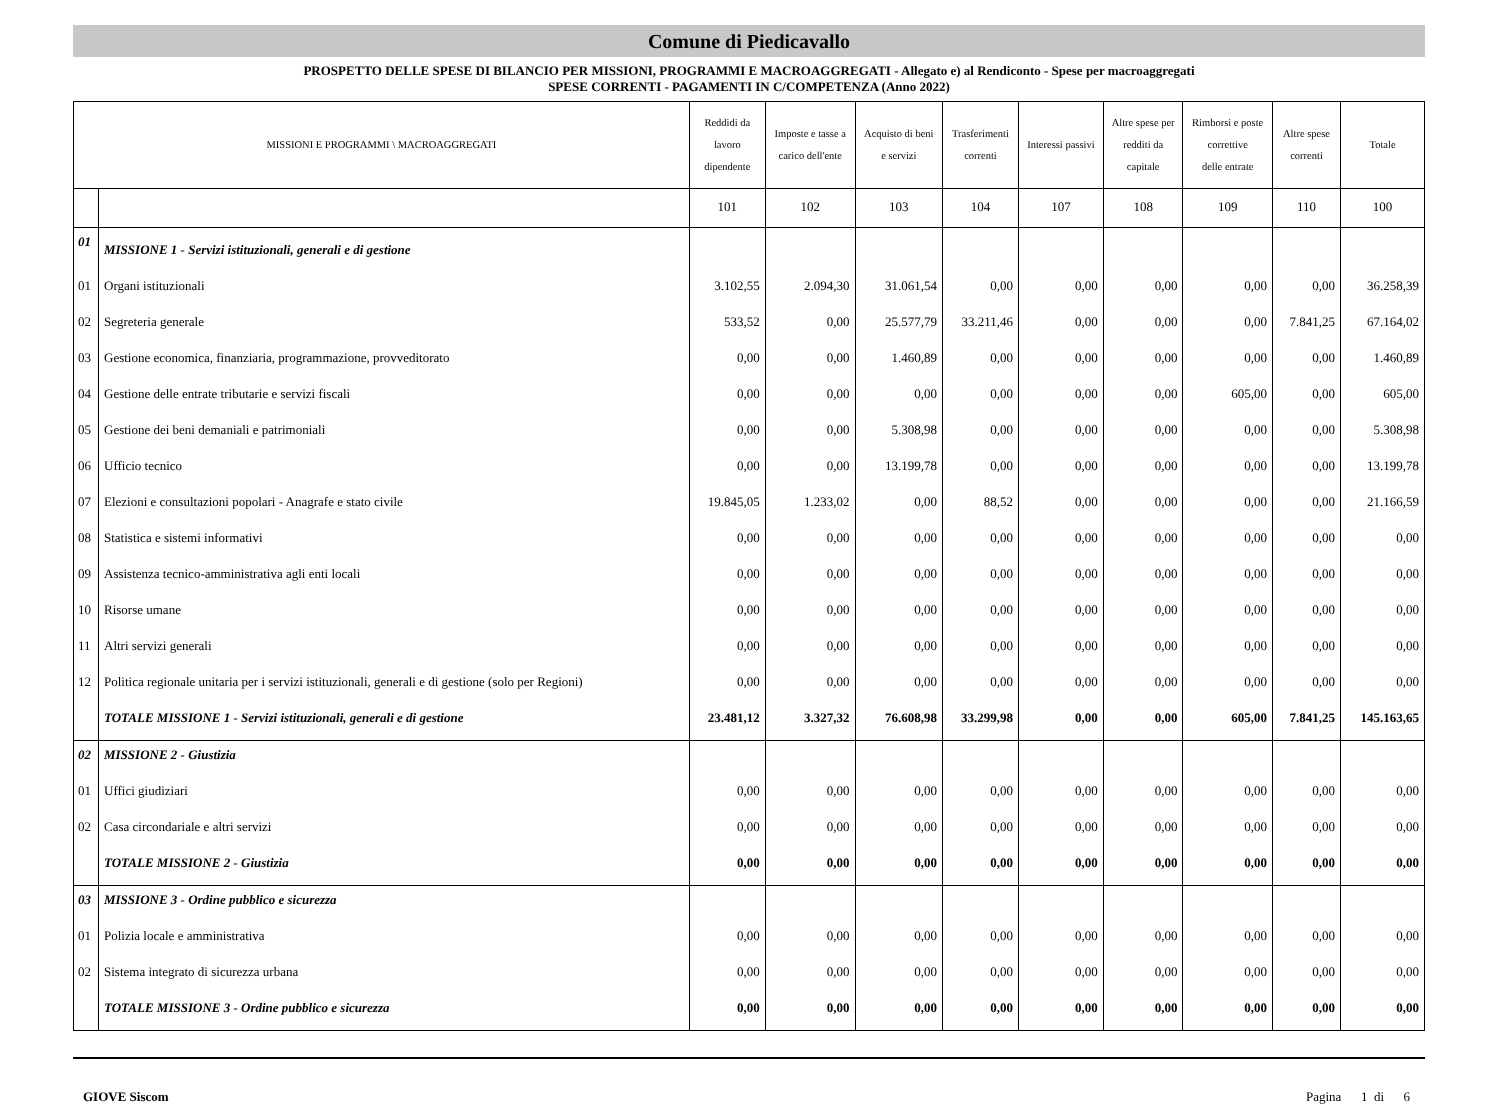Comune di Piedicavallo
PROSPETTO DELLE SPESE DI BILANCIO PER MISSIONI, PROGRAMMI E MACROAGGREGATI - Allegato e) al Rendiconto - Spese per macroaggregati
SPESE CORRENTI - PAGAMENTI IN C/COMPETENZA (Anno 2022)
| MISSIONI E PROGRAMMI \ MACROAGGREGATI | | Reddidi da lavoro dipendente | Imposte e tasse a carico dell'ente | Acquisto di beni e servizi | Trasferimenti correnti | Interessi passivi | Altre spese per redditi da capitale | Rimborsi e poste correttive delle entrate | Altre spese correnti | Totale |
| --- | --- | --- | --- | --- | --- | --- | --- | --- | --- | --- |
| | | 101 | 102 | 103 | 104 | 107 | 108 | 109 | 110 | 100 |
| 01 | MISSIONE 1 - Servizi istituzionali, generali e di gestione | | | | | | | | | |
| 01 | Organi istituzionali | 3.102,55 | 2.094,30 | 31.061,54 | 0,00 | 0,00 | 0,00 | 0,00 | 0,00 | 36.258,39 |
| 02 | Segreteria generale | 533,52 | 0,00 | 25.577,79 | 33.211,46 | 0,00 | 0,00 | 0,00 | 7.841,25 | 67.164,02 |
| 03 | Gestione economica, finanziaria, programmazione, provveditorato | 0,00 | 0,00 | 1.460,89 | 0,00 | 0,00 | 0,00 | 0,00 | 0,00 | 1.460,89 |
| 04 | Gestione delle entrate tributarie e servizi fiscali | 0,00 | 0,00 | 0,00 | 0,00 | 0,00 | 0,00 | 605,00 | 0,00 | 605,00 |
| 05 | Gestione dei beni demaniali e patrimoniali | 0,00 | 0,00 | 5.308,98 | 0,00 | 0,00 | 0,00 | 0,00 | 0,00 | 5.308,98 |
| 06 | Ufficio tecnico | 0,00 | 0,00 | 13.199,78 | 0,00 | 0,00 | 0,00 | 0,00 | 0,00 | 13.199,78 |
| 07 | Elezioni e consultazioni popolari - Anagrafe e stato civile | 19.845,05 | 1.233,02 | 0,00 | 88,52 | 0,00 | 0,00 | 0,00 | 0,00 | 21.166,59 |
| 08 | Statistica e sistemi informativi | 0,00 | 0,00 | 0,00 | 0,00 | 0,00 | 0,00 | 0,00 | 0,00 | 0,00 |
| 09 | Assistenza tecnico-amministrativa agli enti locali | 0,00 | 0,00 | 0,00 | 0,00 | 0,00 | 0,00 | 0,00 | 0,00 | 0,00 |
| 10 | Risorse umane | 0,00 | 0,00 | 0,00 | 0,00 | 0,00 | 0,00 | 0,00 | 0,00 | 0,00 |
| 11 | Altri servizi generali | 0,00 | 0,00 | 0,00 | 0,00 | 0,00 | 0,00 | 0,00 | 0,00 | 0,00 |
| 12 | Politica regionale unitaria per i servizi istituzionali, generali e di gestione (solo per Regioni) | 0,00 | 0,00 | 0,00 | 0,00 | 0,00 | 0,00 | 0,00 | 0,00 | 0,00 |
| | TOTALE MISSIONE 1 - Servizi istituzionali, generali e di gestione | 23.481,12 | 3.327,32 | 76.608,98 | 33.299,98 | 0,00 | 0,00 | 605,00 | 7.841,25 | 145.163,65 |
| 02 | MISSIONE 2 - Giustizia | | | | | | | | | |
| 01 | Uffici giudiziari | 0,00 | 0,00 | 0,00 | 0,00 | 0,00 | 0,00 | 0,00 | 0,00 | 0,00 |
| 02 | Casa circondariale e altri servizi | 0,00 | 0,00 | 0,00 | 0,00 | 0,00 | 0,00 | 0,00 | 0,00 | 0,00 |
| | TOTALE MISSIONE 2 - Giustizia | 0,00 | 0,00 | 0,00 | 0,00 | 0,00 | 0,00 | 0,00 | 0,00 | 0,00 |
| 03 | MISSIONE 3 - Ordine pubblico e sicurezza | | | | | | | | | |
| 01 | Polizia locale e amministrativa | 0,00 | 0,00 | 0,00 | 0,00 | 0,00 | 0,00 | 0,00 | 0,00 | 0,00 |
| 02 | Sistema integrato di sicurezza urbana | 0,00 | 0,00 | 0,00 | 0,00 | 0,00 | 0,00 | 0,00 | 0,00 | 0,00 |
| | TOTALE MISSIONE 3 - Ordine pubblico e sicurezza | 0,00 | 0,00 | 0,00 | 0,00 | 0,00 | 0,00 | 0,00 | 0,00 | 0,00 |
GIOVE Siscom Pagina 1 di 6